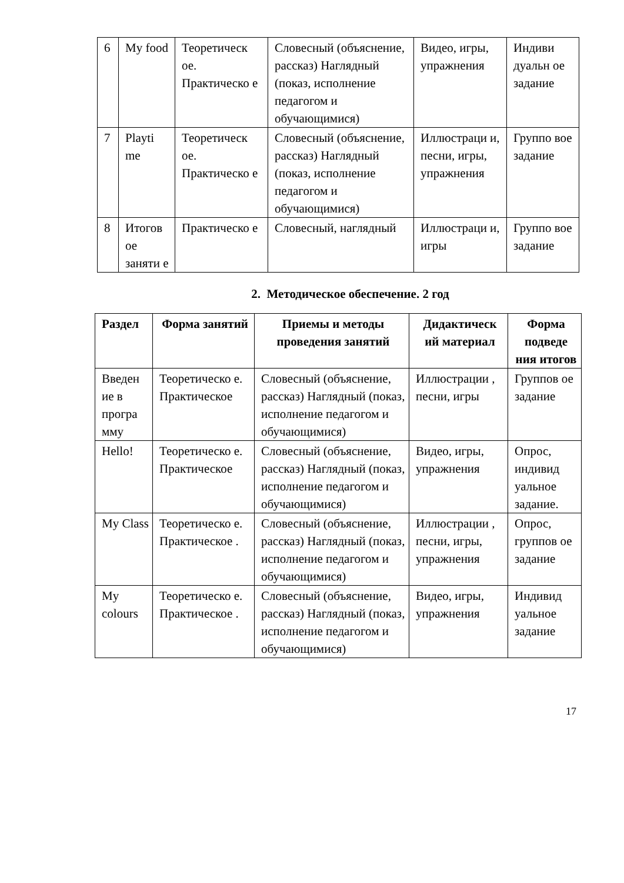| 6 | My food | Теоретическ ое. Практическо е | Словесный (объяснение, рассказ) Наглядный (показ, исполнение педагогом и обучающимися) | Видео, игры, упражнения | Индиви дуальн ое задание |
| 7 | Playti me | Теоретическ ое. Практическо е | Словесный (объяснение, рассказ) Наглядный (показ, исполнение педагогом и обучающимися) | Иллюстраци и, песни, игры, упражнения | Группо вое задание |
| 8 | Итогов ое заняти е | Практическо е | Словесный, наглядный | Иллюстраци и, игры | Группо вое задание |
2. Методическое обеспечение. 2 год
| Раздел | Форма занятий | Приемы и методы проведения занятий | Дидактическ ий материал | Форма подведе ния итогов |
| --- | --- | --- | --- | --- |
| Введен ие в програ мму | Теоретическо е. Практическое | Словесный (объяснение, рассказ) Наглядный (показ, исполнение педагогом и обучающимися) | Иллюстрации , песни, игры | Группов ое задание |
| Hello! | Теоретическо е. Практическое | Словесный (объяснение, рассказ) Наглядный (показ, исполнение педагогом и обучающимися) | Видео, игры, упражнения | Опрос, индивид уальное задание. |
| My Class | Теоретическо е. Практическое . | Словесный (объяснение, рассказ) Наглядный (показ, исполнение педагогом и обучающимися) | Иллюстрации , песни, игры, упражнения | Опрос, группов ое задание |
| My colours | Теоретическо е. Практическое . | Словесный (объяснение, рассказ) Наглядный (показ, исполнение педагогом и обучающимися) | Видео, игры, упражнения | Индивид уальное задание |
17